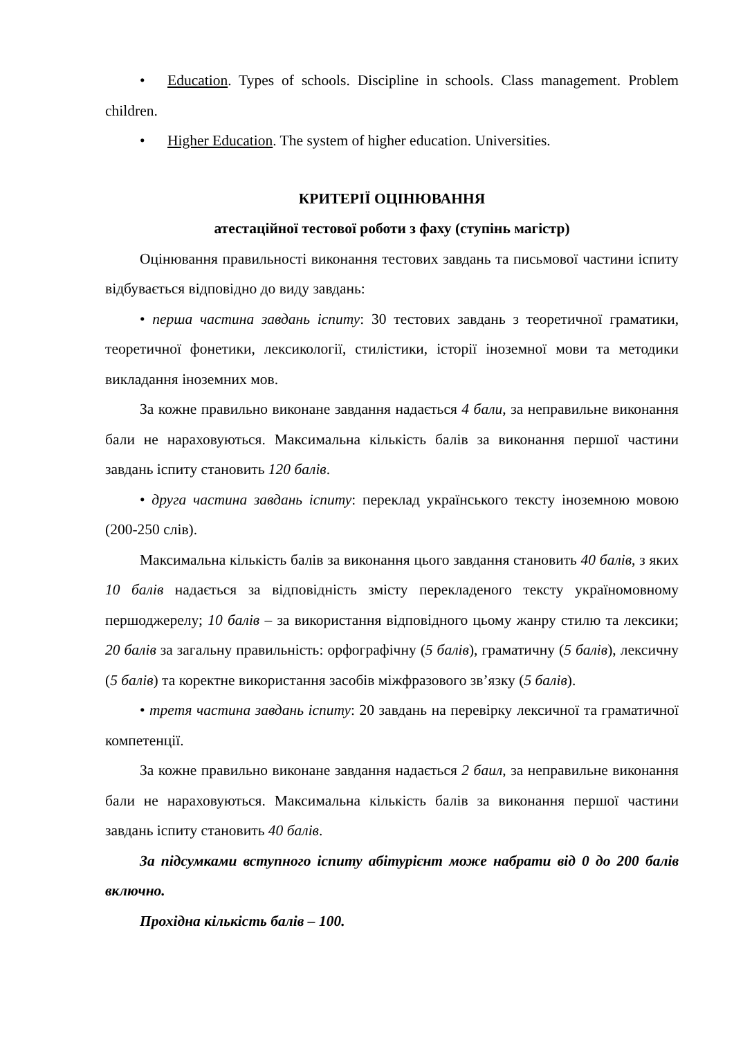• Education. Types of schools. Discipline in schools. Class management. Problem children.
• Higher Education. The system of higher education. Universities.
КРИТЕРІЇ ОЦІНЮВАННЯ
атестаційної тестової роботи з фаху (ступінь магістр)
Оцінювання правильності виконання тестових завдань та письмової частини іспиту відбувається відповідно до виду завдань:
• перша частина завдань іспиту: 30 тестових завдань з теоретичної граматики, теоретичної фонетики, лексикології, стилістики, історії іноземної мови та методики викладання іноземних мов.
За кожне правильно виконане завдання надається 4 бали, за неправильне виконання бали не нараховуються. Максимальна кількість балів за виконання першої частини завдань іспиту становить 120 балів.
• друга частина завдань іспиту: переклад українського тексту іноземною мовою (200-250 слів).
Максимальна кількість балів за виконання цього завдання становить 40 балів, з яких 10 балів надається за відповідність змісту перекладеного тексту україномовному першоджерелу; 10 балів – за використання відповідного цьому жанру стилю та лексики; 20 балів за загальну правильність: орфографічну (5 балів), граматичну (5 балів), лексичну (5 балів) та коректне використання засобів міжфразового зв’язку (5 балів).
• третя частина завдань іспиту: 20 завдань на перевірку лексичної та граматичної компетенції.
За кожне правильно виконане завдання надається 2 баил, за неправильне виконання бали не нараховуються. Максимальна кількість балів за виконання першої частини завдань іспиту становить 40 балів.
За підсумками вступного іспиту абітурієнт може набрати від 0 до 200 балів включно.
Прохідна кількість балів – 100.